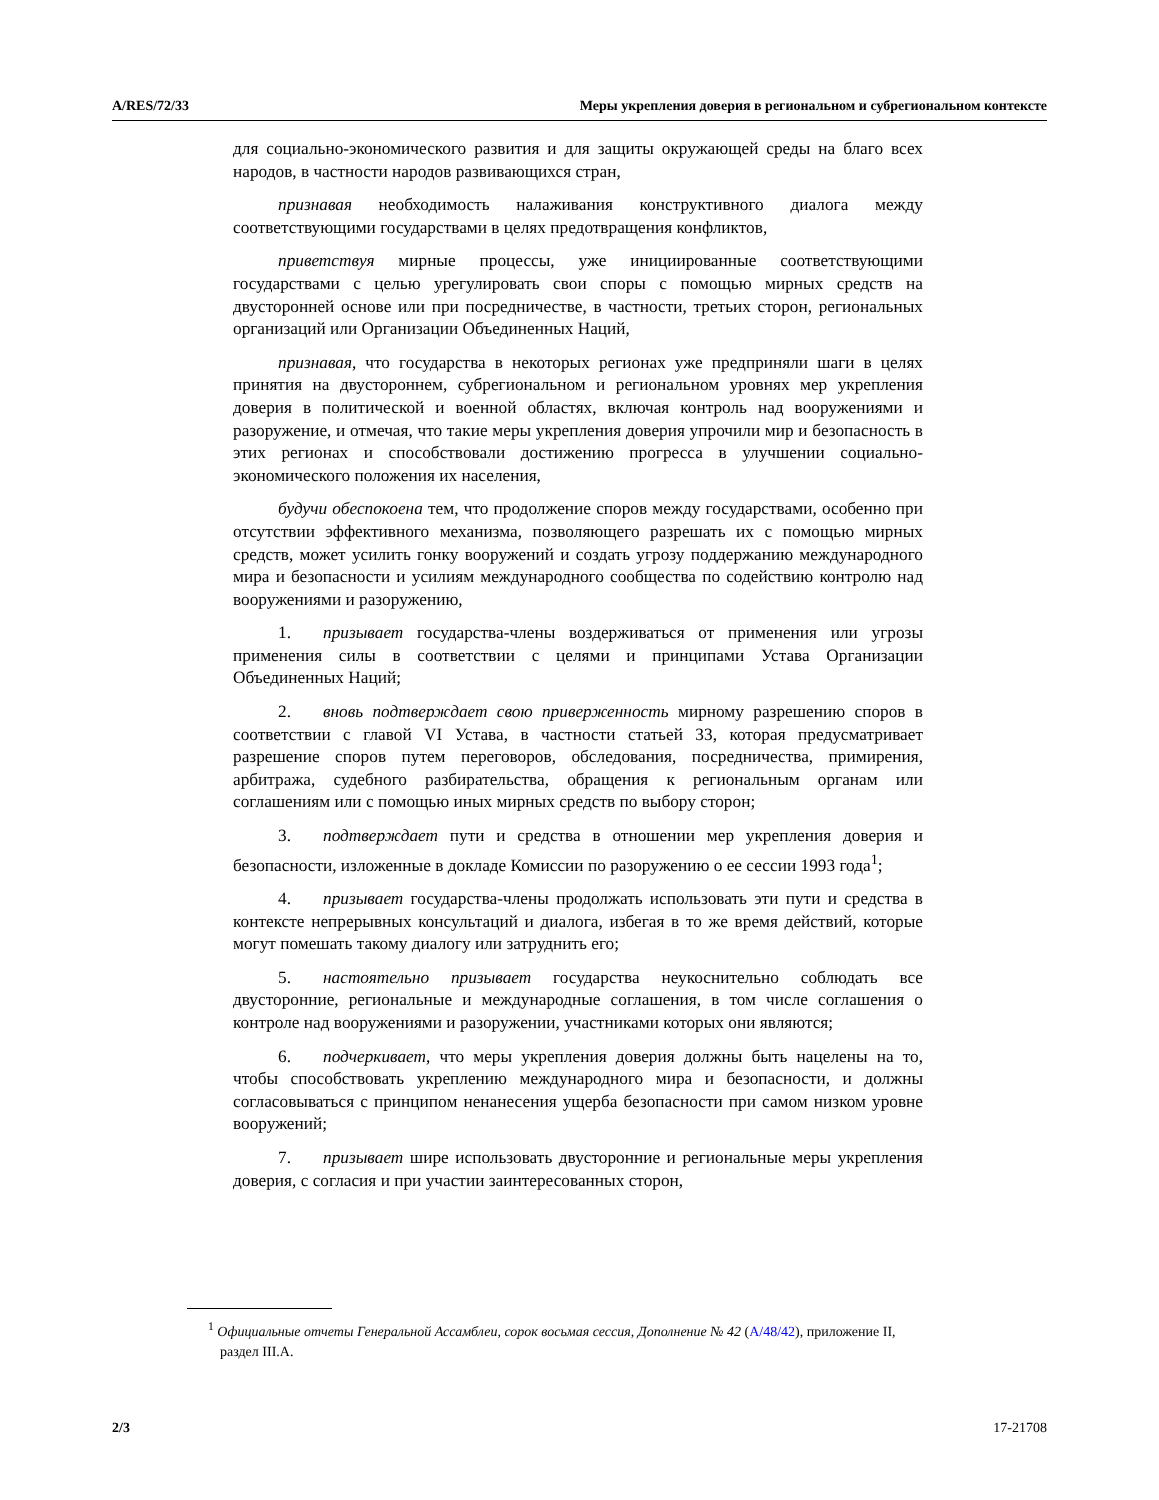A/RES/72/33 Меры укрепления доверия в региональном и субрегиональном контексте
для социально-экономического развития и для защиты окружающей среды на благо всех народов, в частности народов развивающихся стран,
признавая необходимость налаживания конструктивного диалога между соответствующими государствами в целях предотвращения конфликтов,
приветствуя мирные процессы, уже инициированные соответствующими государствами с целью урегулировать свои споры с помощью мирных средств на двусторонней основе или при посредничестве, в частности, третьих сторон, региональных организаций или Организации Объединенных Наций,
признавая, что государства в некоторых регионах уже предприняли шаги в целях принятия на двустороннем, субрегиональном и региональном уровнях мер укрепления доверия в политической и военной областях, включая контроль над вооружениями и разоружение, и отмечая, что такие меры укрепления доверия упрочили мир и безопасность в этих регионах и способствовали достижению прогресса в улучшении социально-экономического положения их населения,
будучи обеспокоена тем, что продолжение споров между государствами, особенно при отсутствии эффективного механизма, позволяющего разрешать их с помощью мирных средств, может усилить гонку вооружений и создать угрозу поддержанию международного мира и безопасности и усилиям международного сообщества по содействию контролю над вооружениями и разоружению,
1. призывает государства-члены воздерживаться от применения или угрозы применения силы в соответствии с целями и принципами Устава Организации Объединенных Наций;
2. вновь подтверждает свою приверженность мирному разрешению споров в соответствии с главой VI Устава, в частности статьей 33, которая предусматривает разрешение споров путем переговоров, обследования, посредничества, примирения, арбитража, судебного разбирательства, обращения к региональным органам или соглашениям или с помощью иных мирных средств по выбору сторон;
3. подтверждает пути и средства в отношении мер укрепления доверия и безопасности, изложенные в докладе Комиссии по разоружению о ее сессии 1993 года<sup>1</sup>;
4. призывает государства-члены продолжать использовать эти пути и средства в контексте непрерывных консультаций и диалога, избегая в то же время действий, которые могут помешать такому диалогу или затруднить его;
5. настоятельно призывает государства неукоснительно соблюдать все двусторонние, региональные и международные соглашения, в том числе соглашения о контроле над вооружениями и разоружении, участниками которых они являются;
6. подчеркивает, что меры укрепления доверия должны быть нацелены на то, чтобы способствовать укреплению международного мира и безопасности, и должны согласовываться с принципом ненанесения ущерба безопасности при самом низком уровне вооружений;
7. призывает шире использовать двусторонние и региональные меры укрепления доверия, с согласия и при участии заинтересованных сторон,
<sup>1</sup> Официальные отчеты Генеральной Ассамблеи, сорок восьмая сессия, Дополнение № 42 (A/48/42), приложение II, раздел III.A.
2/3 17-21708